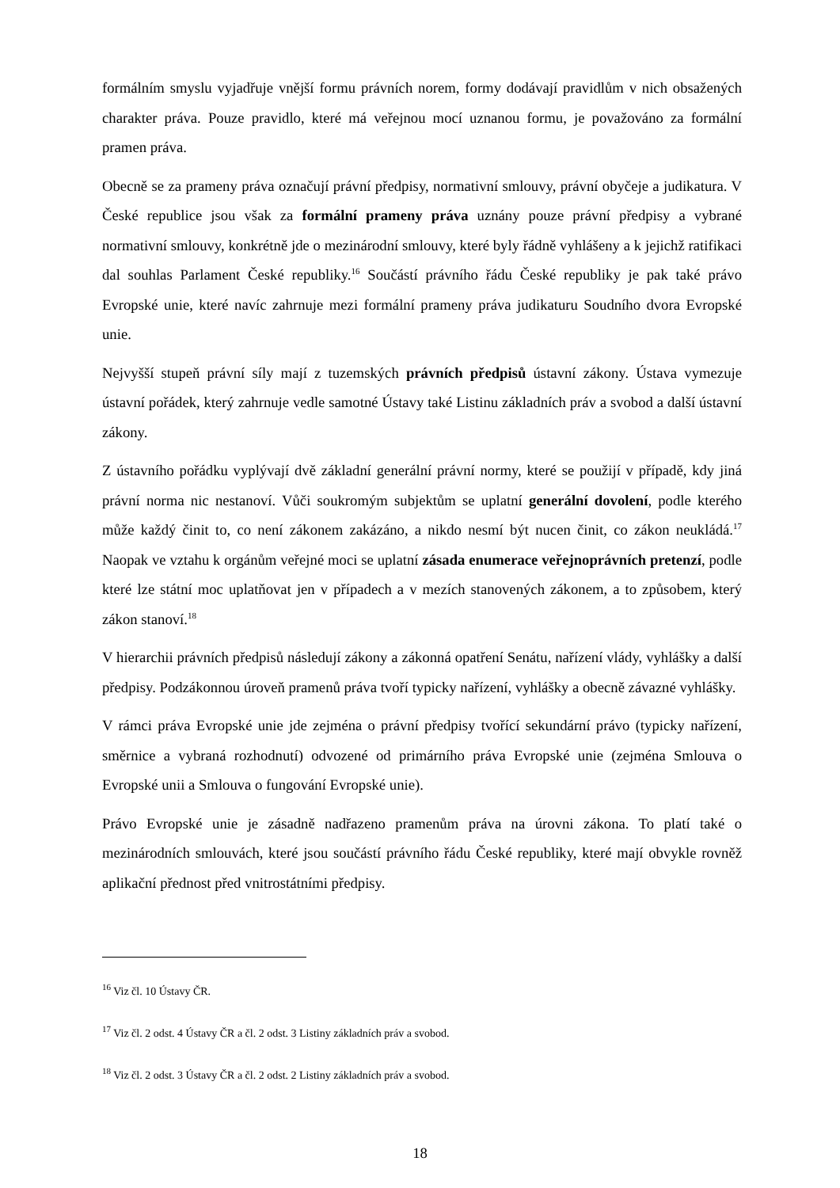formálním smyslu vyjadřuje vnější formu právních norem, formy dodávají pravidlům v nich obsažených charakter práva. Pouze pravidlo, které má veřejnou mocí uznanou formu, je považováno za formální pramen práva.
Obecně se za prameny práva označují právní předpisy, normativní smlouvy, právní obyčeje a judikatura. V České republice jsou však za formální prameny práva uznány pouze právní předpisy a vybrané normativní smlouvy, konkrétně jde o mezinárodní smlouvy, které byly řádně vyhlášeny a k jejichž ratifikaci dal souhlas Parlament České republiky.<sup>16</sup> Součástí právního řádu České republiky je pak také právo Evropské unie, které navíc zahrnuje mezi formální prameny práva judikaturu Soudního dvora Evropské unie.
Nejvyšší stupeň právní síly mají z tuzemských právních předpisů ústavní zákony. Ústava vymezuje ústavní pořádek, který zahrnuje vedle samotné Ústavy také Listinu základních práv a svobod a další ústavní zákony.
Z ústavního pořádku vyplývají dvě základní generální právní normy, které se použijí v případě, kdy jiná právní norma nic nestanoví. Vůči soukromým subjektům se uplatní generální dovolení, podle kterého může každý činit to, co není zákonem zakázáno, a nikdo nesmí být nucen činit, co zákon neukládá.<sup>17</sup> Naopak ve vztahu k orgánům veřejné moci se uplatní zásada enumerace veřejnoprávních pretenzí, podle které lze státní moc uplatňovat jen v případech a v mezích stanovených zákonem, a to způsobem, který zákon stanoví.<sup>18</sup>
V hierarchii právních předpisů následují zákony a zákonná opatření Senátu, nařízení vlády, vyhlášky a další předpisy. Podzákonnou úroveň pramenů práva tvoří typicky nařízení, vyhlášky a obecně závazné vyhlášky.
V rámci práva Evropské unie jde zejména o právní předpisy tvořící sekundární právo (typicky nařízení, směrnice a vybraná rozhodnutí) odvozené od primárního práva Evropské unie (zejména Smlouva o Evropské unii a Smlouva o fungování Evropské unie).
Právo Evropské unie je zásadně nadřazeno pramenům práva na úrovni zákona. To platí také o mezinárodních smlouvách, které jsou součástí právního řádu České republiky, které mají obvykle rovněž aplikační přednost před vnitrostátními předpisy.
<sup>16</sup> Viz čl. 10 Ústavy ČR.
<sup>17</sup> Viz čl. 2 odst. 4 Ústavy ČR a čl. 2 odst. 3 Listiny základních práv a svobod.
<sup>18</sup> Viz čl. 2 odst. 3 Ústavy ČR a čl. 2 odst. 2 Listiny základních práv a svobod.
18